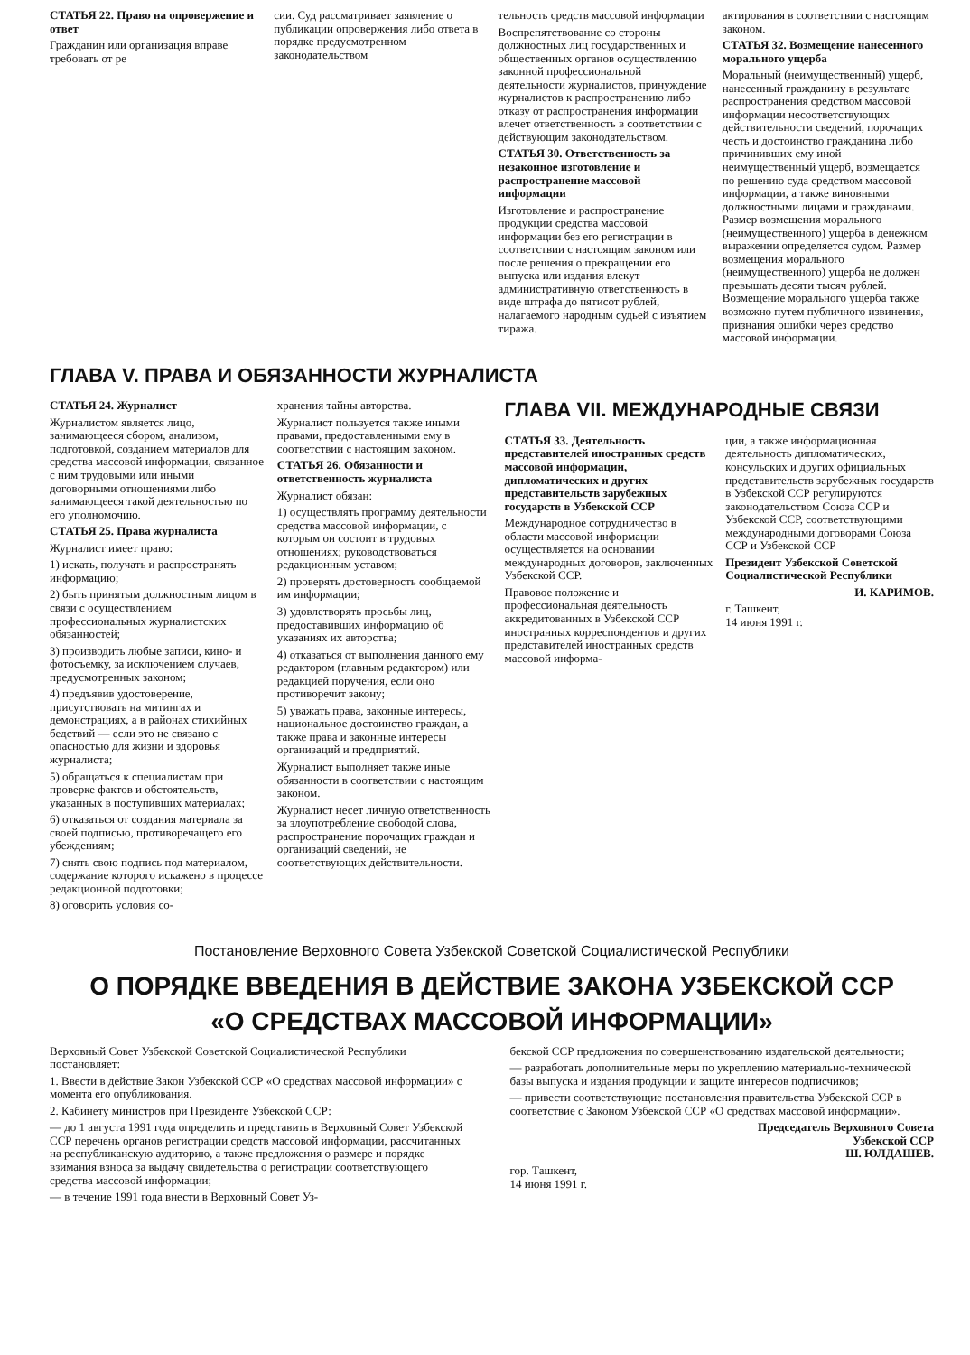СТАТЬЯ 22. Право на опровержение и ответ
Гражданин или организация вправе требовать от ре
сии. Суд рассматривает заявление о публикации опровержения либо ответа в порядке предусмотренном законодательством
тельность средств массовой информации
Воспрепятствование со стороны должностных лиц государственных и общественных органов осуществлению законной профессиональной деятельности журналистов, принуждение журналистов к распространению либо отказу от распространения информации влечет ответственность в соответствии с действующим законодательством.
СТАТЬЯ 30. Ответственность за незаконное изготовление и распространение массовой информации
Изготовление и распространение продукции средства массовой информации без его регистрации в соответствии с настоящим законом или после решения о прекращении его выпуска или издания влекут административную ответственность в виде штрафа до пятисот рублей, налагаемого народным судьей с изъятием тиража.
актирования в соответствии с настоящим законом.
СТАТЬЯ 32. Возмещение нанесенного морального ущерба
Моральный (неимущественный) ущерб, нанесенный гражданину в результате распространения средством массовой информации несоответствующих действительности сведений, порочащих честь и достоинство гражданина либо причинивших ему иной неимущественный ущерб, возмещается по решению суда средством массовой информации, а также виновными должностными лицами и гражданами. Размер возмещения морального (неимущественного) ущерба в денежном выражении определяется судом. Размер возмещения морального (неимущественного) ущерба не должен превышать десяти тысяч рублей. Возмещение морального ущерба также возможно путем публичного извинения, признания ошибки через средство массовой информации.
ГЛАВА V. ПРАВА И ОБЯЗАННОСТИ ЖУРНАЛИСТА
СТАТЬЯ 24. Журналист
Журналистом является лицо, занимающееся сбором, анализом, подготовкой, созданием материалов для средства массовой информации, связанное с ним трудовыми или иными договорными отношениями либо занимающееся такой деятельностью по его уполномочию.
СТАТЬЯ 25. Права журналиста
Журналист имеет право:
1) искать, получать и распространять информацию;
2) быть принятым должностным лицом в связи с осуществлением профессиональных журналистских обязанностей;
3) производить любые записи, кино- и фотосъемку, за исключением случаев, предусмотренных законом;
4) предъявив удостоверение, присутствовать на митингах и демонстрациях, а в районах стихийных бедствий — если это не связано с опасностью для жизни и здоровья журналиста;
5) обращаться к специалистам при проверке фактов и обстоятельств, указанных в поступивших материалах;
6) отказаться от создания материала за своей подписью, противоречащего его убеждениям;
7) снять свою подпись под материалом, содержание которого искажено в процессе редакционной подготовки;
8) оговорить условия со-
хранения тайны авторства.
Журналист пользуется также иными правами, предоставленными ему в соответствии с настоящим законом.
СТАТЬЯ 26. Обязанности и ответственность журналиста
Журналист обязан:
1) осуществлять программу деятельности средства массовой информации, с которым он состоит в трудовых отношениях; руководствоваться редакционным уставом;
2) проверять достоверность сообщаемой им информации;
3) удовлетворять просьбы лиц, предоставивших информацию об указаниях их авторства;
4) отказаться от выполнения данного ему редактором (главным редактором) или редакцией поручения, если оно противоречит закону;
5) уважать права, законные интересы, национальное достоинство граждан, а также права и законные интересы организаций и предприятий.
Журналист выполняет также иные обязанности в соответствии с настоящим законом.
Журналист несет личную ответственность за злоупотребление свободой слова, распространение порочащих граждан и организаций сведений, не соответствующих действительности.
ГЛАВА VII. МЕЖДУНАРОДНЫЕ СВЯЗИ
СТАТЬЯ 33. Деятельность представителей иностранных средств массовой информации, дипломатических и других представительств зарубежных государств в Узбекской ССР
Международное сотрудничество в области массовой информации осуществляется на основании международных договоров, заключенных Узбекской ССР.
Правовое положение и профессиональная деятельность аккредитованных в Узбекской ССР иностранных корреспондентов и других представителей иностранных средств массовой информа-
ции, а также информационная деятельность дипломатических, консульских и других официальных представительств зарубежных государств в Узбекской ССР регулируются законодательством Союза ССР и Узбекской ССР, соответствующими международными договорами Союза ССР и Узбекской ССР
Президент Узбекской Советской Социалистической Республики
И. КАРИМОВ.
г. Ташкент,
14 июня 1991 г.
Постановление Верховного Совета Узбекской Советской Социалистической Республики
О ПОРЯДКЕ ВВЕДЕНИЯ В ДЕЙСТВИЕ ЗАКОНА УЗБЕКСКОЙ ССР
«О СРЕДСТВАХ МАССОВОЙ ИНФОРМАЦИИ»
Верховный Совет Узбекской Советской Социалистической Республики постановляет:
1. Ввести в действие Закон Узбекской ССР «О средствах массовой информации» с момента его опубликования.
2. Кабинету министров при Президенте Узбекской ССР:
— до 1 августа 1991 года определить и представить в Верховный Совет Узбекской ССР перечень органов регистрации средств массовой информации, рассчитанных на республиканскую аудиторию, а также предложения о размере и порядке взимания взноса за выдачу свидетельства о регистрации соответствующего средства массовой информации;
— в течение 1991 года внести в Верховный Совет Уз-
бекской ССР предложения по совершенствованию издательской деятельности;
— разработать дополнительные меры по укреплению материально-технической базы выпуска и издания продукции и защите интересов подписчиков;
— привести соответствующие постановления правительства Узбекской ССР в соответствие с Законом Узбекской ССР «О средствах массовой информации».
Председатель Верховного Совета
Узбекской ССР
Ш. ЮЛДАШЕВ.
гор. Ташкент,
14 июня 1991 г.